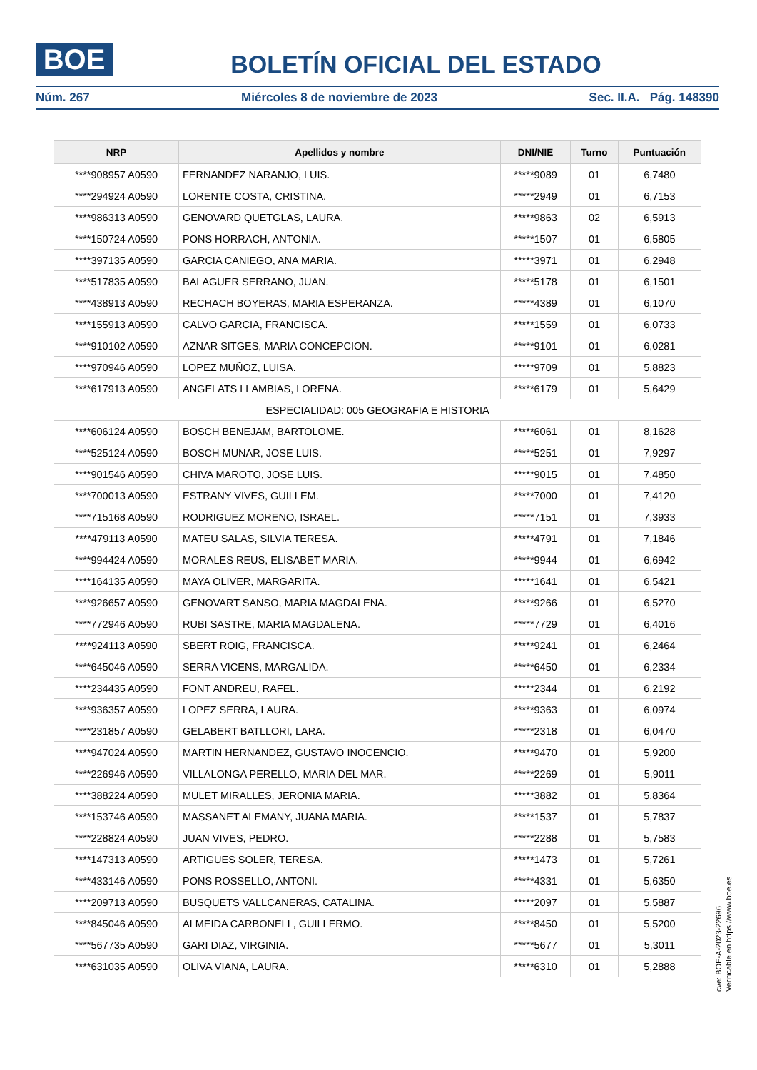BOE
BOLETÍN OFICIAL DEL ESTADO
Núm. 267 Miércoles 8 de noviembre de 2023 Sec. II.A. Pág. 148390
| NRP | Apellidos y nombre | DNI/NIE | Turno | Puntuación |
| --- | --- | --- | --- | --- |
| ****908957 A0590 | FERNANDEZ NARANJO, LUIS. | *****9089 | 01 | 6,7480 |
| ****294924 A0590 | LORENTE COSTA, CRISTINA. | *****2949 | 01 | 6,7153 |
| ****986313 A0590 | GENOVARD QUETGLAS, LAURA. | *****9863 | 02 | 6,5913 |
| ****150724 A0590 | PONS HORRACH, ANTONIA. | *****1507 | 01 | 6,5805 |
| ****397135 A0590 | GARCIA CANIEGO, ANA MARIA. | *****3971 | 01 | 6,2948 |
| ****517835 A0590 | BALAGUER SERRANO, JUAN. | *****5178 | 01 | 6,1501 |
| ****438913 A0590 | RECHACH BOYERAS, MARIA ESPERANZA. | *****4389 | 01 | 6,1070 |
| ****155913 A0590 | CALVO GARCIA, FRANCISCA. | *****1559 | 01 | 6,0733 |
| ****910102 A0590 | AZNAR SITGES, MARIA CONCEPCION. | *****9101 | 01 | 6,0281 |
| ****970946 A0590 | LOPEZ MUÑOZ, LUISA. | *****9709 | 01 | 5,8823 |
| ****617913 A0590 | ANGELATS LLAMBIAS, LORENA. | *****6179 | 01 | 5,6429 |
| ESPECIALIDAD: 005 GEOGRAFIA E HISTORIA | | | | |
| ****606124 A0590 | BOSCH BENEJAM, BARTOLOME. | *****6061 | 01 | 8,1628 |
| ****525124 A0590 | BOSCH MUNAR, JOSE LUIS. | *****5251 | 01 | 7,9297 |
| ****901546 A0590 | CHIVA MAROTO, JOSE LUIS. | *****9015 | 01 | 7,4850 |
| ****700013 A0590 | ESTRANY VIVES, GUILLEM. | *****7000 | 01 | 7,4120 |
| ****715168 A0590 | RODRIGUEZ MORENO, ISRAEL. | *****7151 | 01 | 7,3933 |
| ****479113 A0590 | MATEU SALAS, SILVIA TERESA. | *****4791 | 01 | 7,1846 |
| ****994424 A0590 | MORALES REUS, ELISABET MARIA. | *****9944 | 01 | 6,6942 |
| ****164135 A0590 | MAYA OLIVER, MARGARITA. | *****1641 | 01 | 6,5421 |
| ****926657 A0590 | GENOVART SANSO, MARIA MAGDALENA. | *****9266 | 01 | 6,5270 |
| ****772946 A0590 | RUBI SASTRE, MARIA MAGDALENA. | *****7729 | 01 | 6,4016 |
| ****924113 A0590 | SBERT ROIG, FRANCISCA. | *****9241 | 01 | 6,2464 |
| ****645046 A0590 | SERRA VICENS, MARGALIDA. | *****6450 | 01 | 6,2334 |
| ****234435 A0590 | FONT ANDREU, RAFEL. | *****2344 | 01 | 6,2192 |
| ****936357 A0590 | LOPEZ SERRA, LAURA. | *****9363 | 01 | 6,0974 |
| ****231857 A0590 | GELABERT BATLLORI, LARA. | *****2318 | 01 | 6,0470 |
| ****947024 A0590 | MARTIN HERNANDEZ, GUSTAVO INOCENCIO. | *****9470 | 01 | 5,9200 |
| ****226946 A0590 | VILLALONGA PERELLO, MARIA DEL MAR. | *****2269 | 01 | 5,9011 |
| ****388224 A0590 | MULET MIRALLES, JERONIA MARIA. | *****3882 | 01 | 5,8364 |
| ****153746 A0590 | MASSANET ALEMANY, JUANA MARIA. | *****1537 | 01 | 5,7837 |
| ****228824 A0590 | JUAN VIVES, PEDRO. | *****2288 | 01 | 5,7583 |
| ****147313 A0590 | ARTIGUES SOLER, TERESA. | *****1473 | 01 | 5,7261 |
| ****433146 A0590 | PONS ROSSELLO, ANTONI. | *****4331 | 01 | 5,6350 |
| ****209713 A0590 | BUSQUETS VALLCANERAS, CATALINA. | *****2097 | 01 | 5,5887 |
| ****845046 A0590 | ALMEIDA CARBONELL, GUILLERMO. | *****8450 | 01 | 5,5200 |
| ****567735 A0590 | GARI DIAZ, VIRGINIA. | *****5677 | 01 | 5,3011 |
| ****631035 A0590 | OLIVA VIANA, LAURA. | *****6310 | 01 | 5,2888 |
cve: BOE-A-2023-22696
Verificable en https://www.boe.es